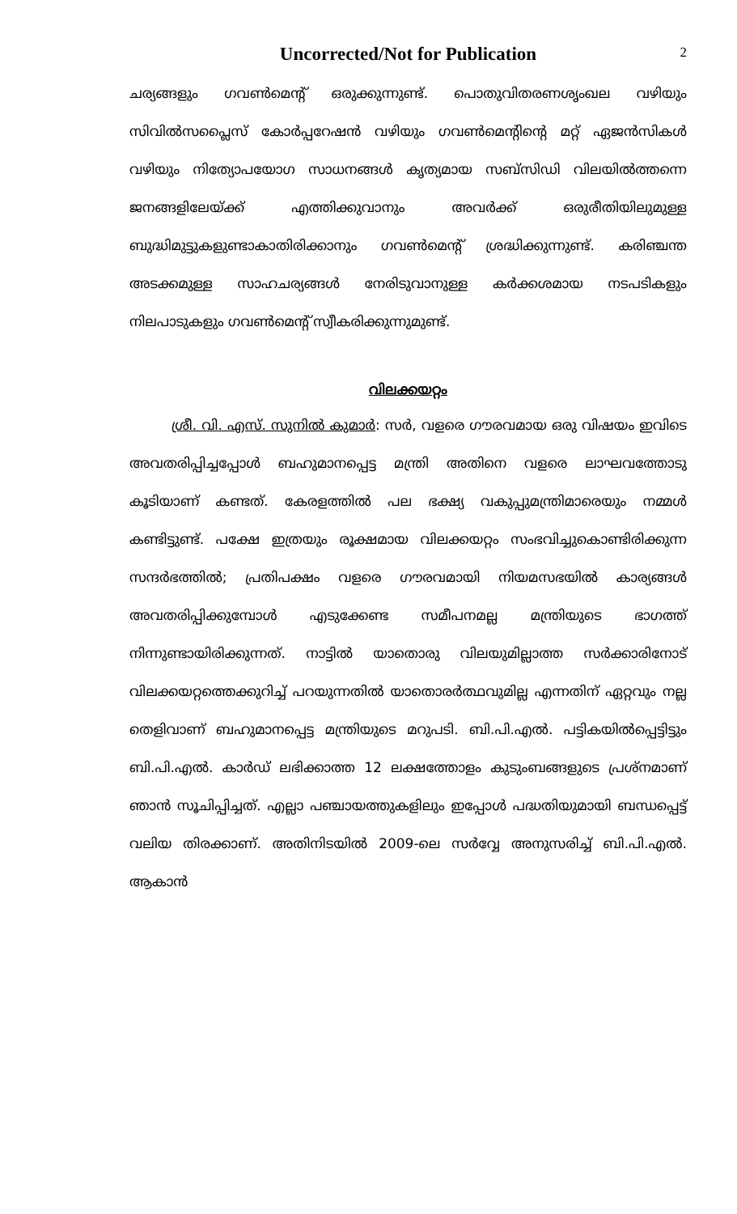2
Uncorrected/Not for Publication
ചര്യങ്ങളും ഗവൺമെന്റ് ഒരുക്കുന്നുണ്ട്. പൊതുവിതരണശൃംഖല വഴിയും സിവിൽസപ്ലൈസ് കോർപ്പറേഷൻ വഴിയും ഗവൺമെന്റിന്റെ മറ്റ് ഏജൻസികൾ വഴിയും നിത്യോപയോഗ സാധനങ്ങൾ കൃത്യമായ സബ്സിഡി വിലയിൽത്തന്നെ ജനങ്ങളിലേയ്ക്ക് എത്തിക്കുവാനും അവർക്ക് ഒരുരീതിയിലുമുള്ള ബുദ്ധിമുട്ടുകളുണ്ടാകാതിരിക്കാനും ഗവൺമെന്റ് ശ്രദ്ധിക്കുന്നുണ്ട്. കരിഞ്ചന്ത അടക്കമുള്ള സാഹചര്യങ്ങൾ നേരിടുവാനുള്ള കർക്കശമായ നടപടികളും നിലപാടുകളും ഗവൺമെന്റ് സ്വീകരിക്കുന്നുമുണ്ട്.
വിലക്കയറ്റം
ശ്രീ. വി. എസ്. സുനിൽ കുമാർ: സർ, വളരെ ഗൗരവമായ ഒരു വിഷയം ഇവിടെ അവതരിപ്പിച്ചപ്പോൾ ബഹുമാനപ്പെട്ട മന്ത്രി അതിനെ വളരെ ലാഘവത്തോടു കൂടിയാണ് കണ്ടത്. കേരളത്തിൽ പല ഭക്ഷ്യ വകുപ്പുമന്ത്രിമാരെയും നമ്മൾ കണ്ടിട്ടുണ്ട്. പക്ഷേ ഇത്രയും രൂക്ഷമായ വിലക്കയറ്റം സംഭവിച്ചുകൊണ്ടിരിക്കുന്ന സന്ദർഭത്തിൽ; പ്രതിപക്ഷം വളരെ ഗൗരവമായി നിയമസഭയിൽ കാര്യങ്ങൾ അവതരിപ്പിക്കുമ്പോൾ എടുക്കേണ്ട സമീപനമല്ല മന്ത്രിയുടെ ഭാഗത്ത് നിന്നുണ്ടായിരിക്കുന്നത്. നാട്ടിൽ യാതൊരു വിലയുമില്ലാത്ത സർക്കാരിനോട് വിലക്കയറ്റത്തെക്കുറിച്ച് പറയുന്നതിൽ യാതൊരർത്ഥവുമില്ല എന്നതിന് ഏറ്റവും നല്ല തെളിവാണ് ബഹുമാനപ്പെട്ട മന്ത്രിയുടെ മറുപടി. ബി.പി.എൽ. പട്ടികയിൽപ്പെട്ടിട്ടും ബി.പി.എൽ. കാർഡ് ലഭിക്കാത്ത 12 ലക്ഷത്തോളം കുടുംബങ്ങളുടെ പ്രശ്നമാണ് ഞാൻ സൂചിപ്പിച്ചത്. എല്ലാ പഞ്ചായത്തുകളിലും ഇപ്പോൾ പദ്ധതിയുമായി ബന്ധപ്പെട്ട് വലിയ തിരക്കാണ്. അതിനിടയിൽ 2009-ലെ സർവ്വേ അനുസരിച്ച് ബി.പി.എൽ. ആകാൻ